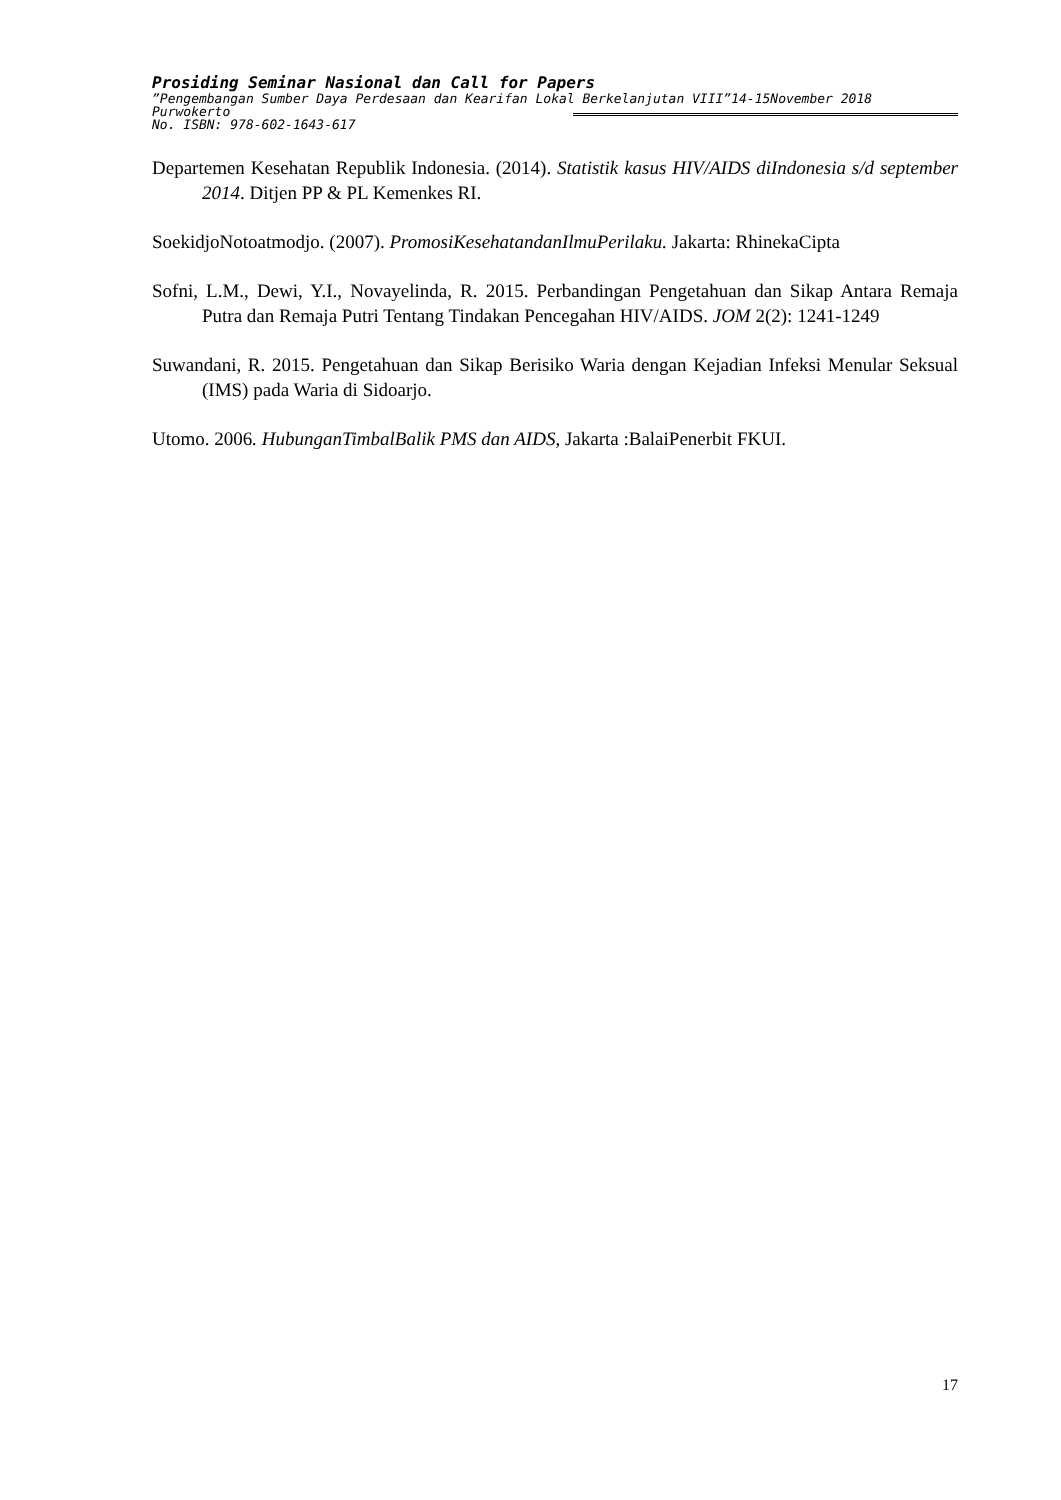Prosiding Seminar Nasional dan Call for Papers
”Pengembangan Sumber Daya Perdesaan dan Kearifan Lokal Berkelanjutan VIII”14-15November 2018
Purwokerto
No. ISBN: 978-602-1643-617
Departemen Kesehatan Republik Indonesia. (2014). Statistik kasus HIV/AIDS diIndonesia s/d september 2014. Ditjen PP & PL Kemenkes RI.
SoekidjoNotoatmodjo. (2007). PromosiKesehatandanIlmuPerilaku. Jakarta: RhinekaCipta
Sofni, L.M., Dewi, Y.I., Novayelinda, R. 2015. Perbandingan Pengetahuan dan Sikap Antara Remaja Putra dan Remaja Putri Tentang Tindakan Pencegahan HIV/AIDS. JOM 2(2): 1241-1249
Suwandani, R. 2015. Pengetahuan dan Sikap Berisiko Waria dengan Kejadian Infeksi Menular Seksual (IMS) pada Waria di Sidoarjo.
Utomo. 2006. HubunganTimbalBalik PMS dan AIDS, Jakarta :BalaiPenerbit FKUI.
17